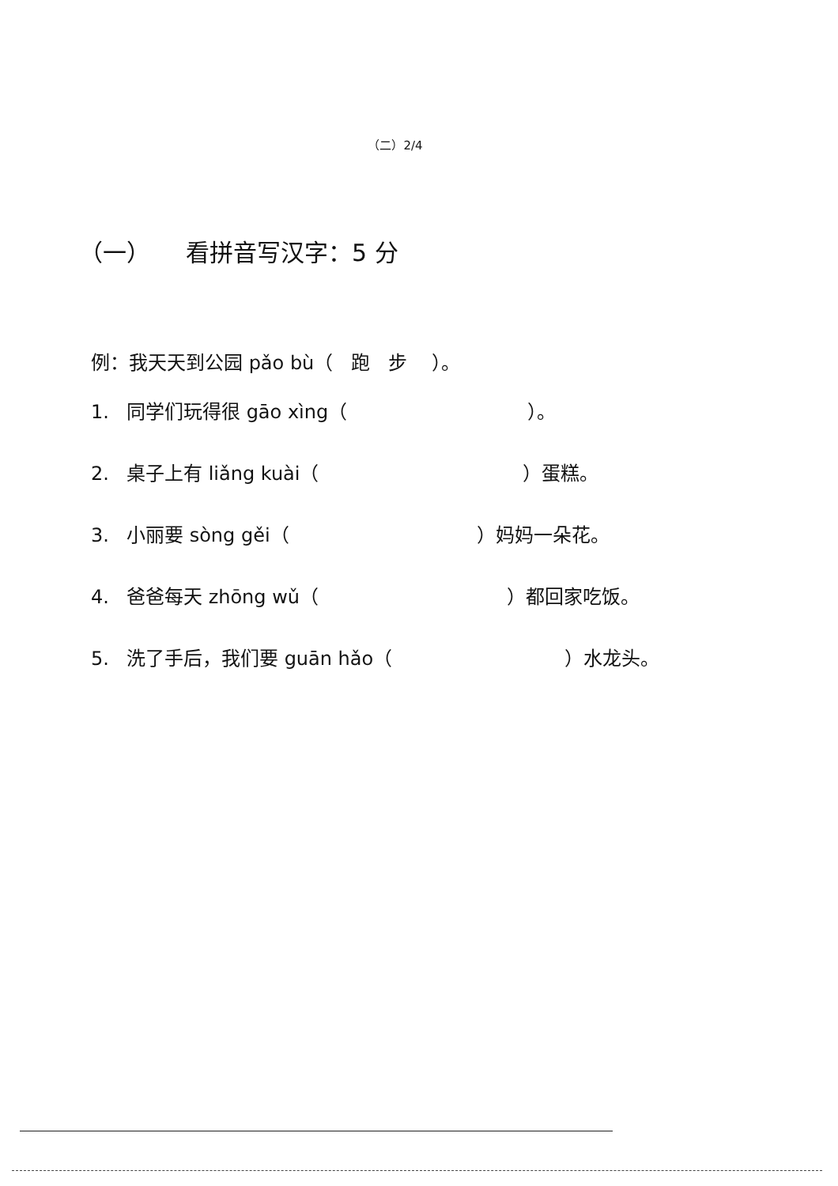（二）2/4
（一） 看拼音写汉字：5 分
例：我天天到公园 pǎo bù（ 跑 步 ）。
1. 同学们玩得很 gāo xìng（ ）。
2. 桌子上有 liǎng kuài（ ）蛋糕。
3. 小丽要 sòng gěi（ ）妈妈一朵花。
4. 爸爸每天 zhōng wǔ（ ）都回家吃饭。
5. 洗了手后，我们要 guān hǎo（ ）水龙头。